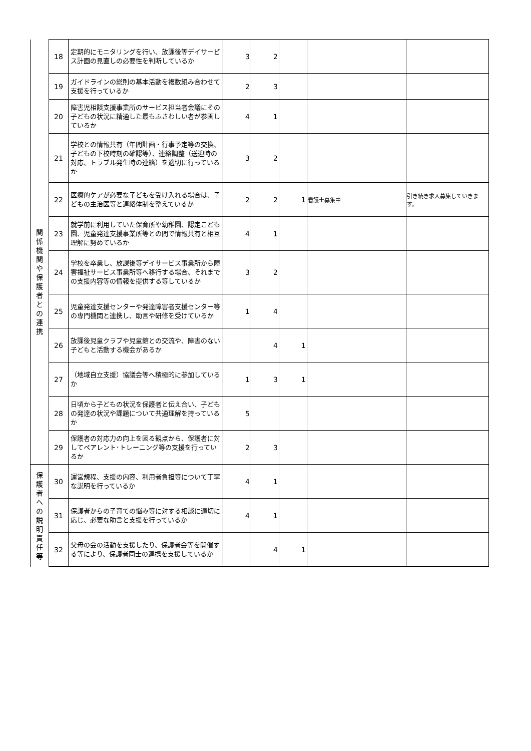| | 18 | 定期的にモニタリングを行い、放課後等デイサービス計画の見直しの必要性を判断しているか | 3 | 2 | | | |
| | 19 | ガイドラインの総則の基本活動を複数組み合わせて支援を行っているか | 2 | 3 | | | |
| 関 係 機 関 や 保 護 者 と の 連 携 | 20 | 障害児相談支援事業所のサービス担当者会議にその子どもの状況に精通した最もふさわしい者が参画しているか | 4 | 1 | | | |
| | 21 | 学校との情報共有（年間計画・行事予定等の交換、子どもの下校時刻の確認等）、連絡調整（送迎時の対応、トラブル発生時の連絡）を適切に行っているか | 3 | 2 | | | |
| | 22 | 医療的ケアが必要な子どもを受け入れる場合は、子どもの主治医等と連絡体制を整えているか | 2 | 2 | 1 | 看護士募集中 | 引き続き求人募集していきます。 |
| | 23 | 就学前に利用していた保育所や幼稚園、認定こども園、児童発達支援事業所等との間で情報共有と相互理解に努めているか | 4 | 1 | | | |
| | 24 | 学校を卒業し、放課後等デイサービス事業所から障害福祉サービス事業所等へ移行する場合、それまでの支援内容等の情報を提供する等しているか | 3 | 2 | | | |
| | 25 | 児童発達支援センターや発達障害者支援センター等の専門機関と連携し、助言や研修を受けているか | 1 | 4 | | | |
| | 26 | 放課後児童クラブや児童館との交流や、障害のない子どもと活動する機会があるか | | 4 | 1 | | |
| | 27 | （地域自立支援）協議会等へ積極的に参加しているか | 1 | 3 | 1 | | |
| | 28 | 日頃から子どもの状況を保護者と伝え合い、子どもの発達の状況や課題について共通理解を持っているか | 5 | | | | |
| | 29 | 保護者の対応力の向上を図る観点から、保護者に対してペアレント･トレーニング等の支援を行っているか | 2 | 3 | | | |
| 保 護 者 へ の 説 明 責 任 等 | 30 | 運営規程、支援の内容、利用者負担等について丁寧な説明を行っているか | 4 | 1 | | | |
| | 31 | 保護者からの子育ての悩み等に対する相談に適切に応じ、必要な助言と支援を行っているか | 4 | 1 | | | |
| | 32 | 父母の会の活動を支援したり、保護者会等を開催する等により、保護者同士の連携を支援しているか | | 4 | 1 | | |